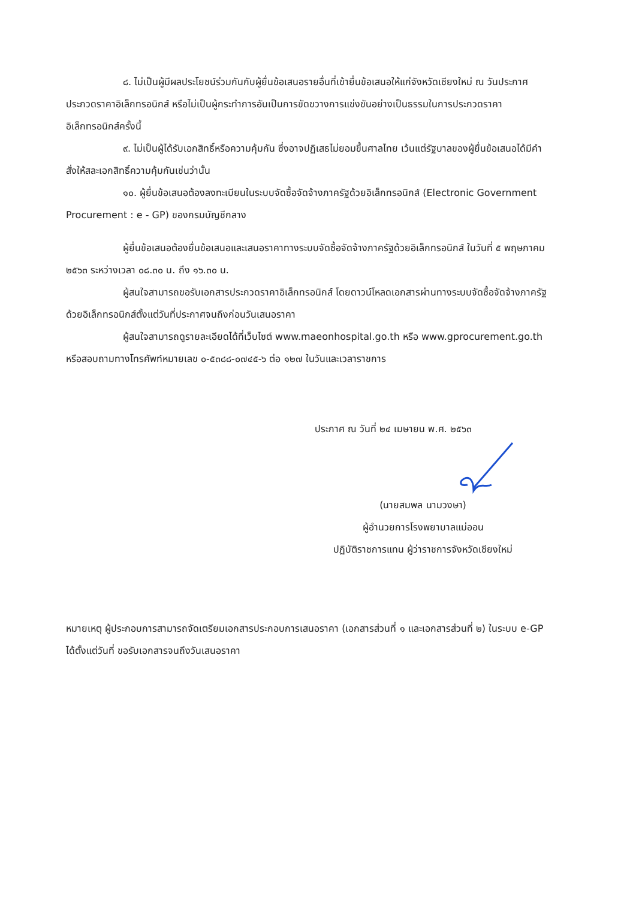๘. ไม่เป็นผู้มีผลประโยชน์ร่วมกันกับผู้ยื่นข้อเสนอรายอื่นที่เข้ายื่นข้อเสนอให้แก่จังหวัดเชียงใหม่ ณ วันประกาศประกวดราคาอิเล็กทรอนิกส์ หรือไม่เป็นผู้กระทำการอันเป็นการขัดขวางการแข่งขันอย่างเป็นธรรมในการประกวดราคาอิเล็กทรอนิกส์ครั้งนี้
๙. ไม่เป็นผู้ได้รับเอกสิทธิ์หรือความคุ้มกัน ซึ่งอาจปฏิเสธไม่ยอมขึ้นศาลไทย เว้นแต่รัฐบาลของผู้ยื่นข้อเสนอได้มีคำสั่งให้สละเอกสิทธิ์ความคุ้มกันเช่นว่านั้น
๑๐. ผู้ยื่นข้อเสนอต้องลงทะเบียนในระบบจัดซื้อจัดจ้างภาครัฐด้วยอิเล็กทรอนิกส์ (Electronic Government Procurement : e - GP) ของกรมบัญชีกลาง
ผู้ยื่นข้อเสนอต้องยื่นข้อเสนอและเสนอราคาทางระบบจัดซื้อจัดจ้างภาครัฐด้วยอิเล็กทรอนิกส์ ในวันที่ ๕ พฤษภาคม ๒๕๖๓ ระหว่างเวลา ๐๘.๓๐ น. ถึง ๑๖.๓๐ น.
ผู้สนใจสามารถขอรับเอกสารประกวดราคาอิเล็กทรอนิกส์ โดยดาวน์โหลดเอกสารผ่านทางระบบจัดซื้อจัดจ้างภาครัฐด้วยอิเล็กทรอนิกส์ตั้งแต่วันที่ประกาศจนถึงก่อนวันเสนอราคา
ผู้สนใจสามารถดูรายละเอียดได้ที่เว็บไซต์ www.maeonhospital.go.th หรือ www.gprocurement.go.th หรือสอบถามทางโทรศัพท์หมายเลข ๐-๕๓๘๘-๐๗๔๕-๖ ต่อ ๑๒๗ ในวันและเวลาราชการ
ประกาศ ณ วันที่ ๒๔ เมษายน พ.ศ. ๒๕๖๓
(นายสมพล นามวงษา)
ผู้อำนวยการโรงพยาบาลแม่ออน
ปฏิบัติราชการแทน ผู้ว่าราชการจังหวัดเชียงใหม่
หมายเหตุ ผู้ประกอบการสามารถจัดเตรียมเอกสารประกอบการเสนอราคา (เอกสารส่วนที่ ๑ และเอกสารส่วนที่ ๒) ในระบบ e-GP ได้ตั้งแต่วันที่ ขอรับเอกสารจนถึงวันเสนอราคา